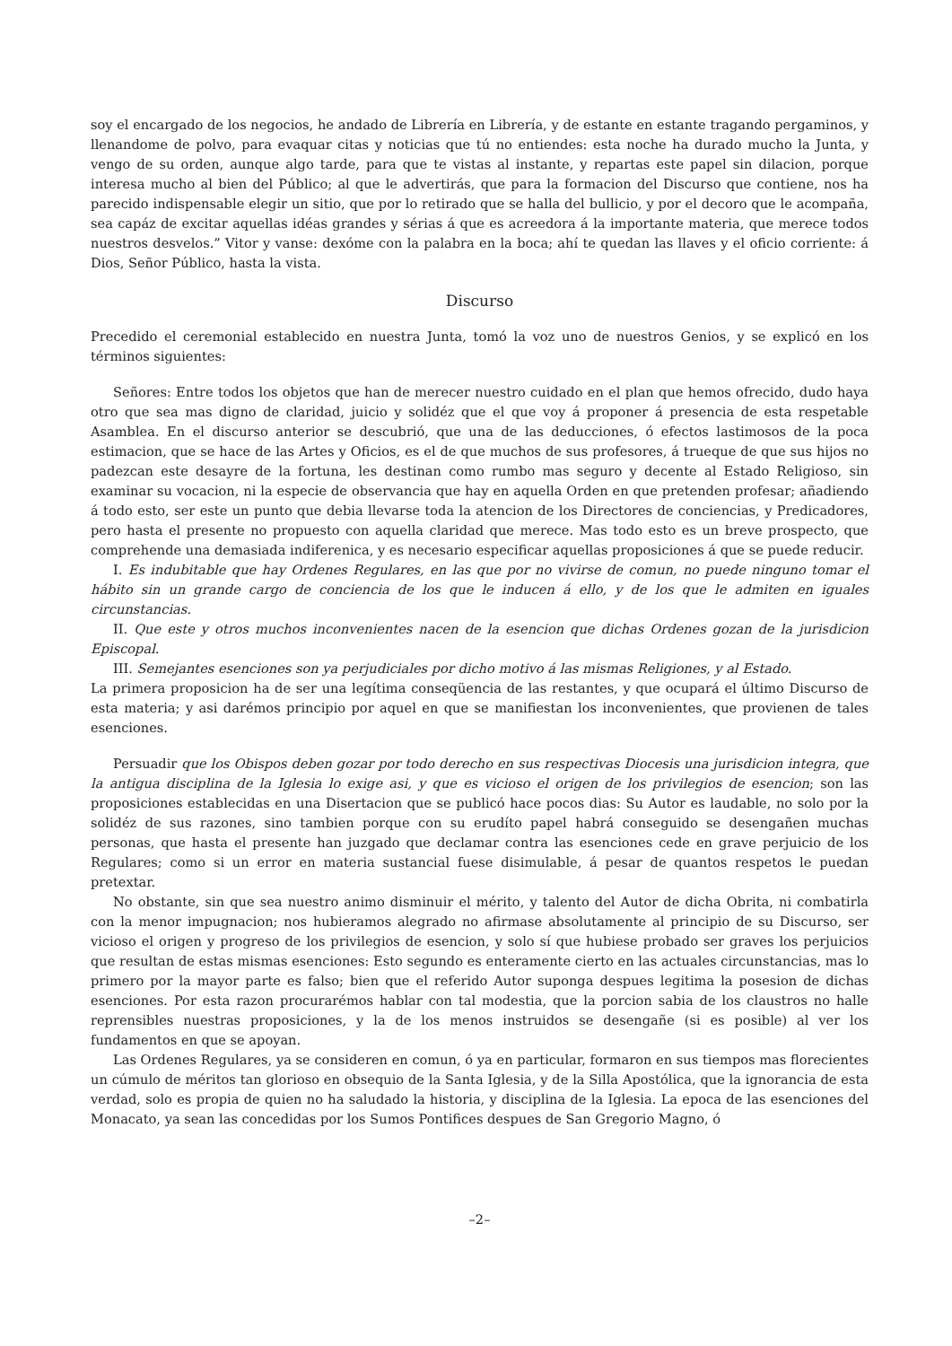soy el encargado de los negocios, he andado de Librería en Librería, y de estante en estante tragando pergaminos, y llenandome de polvo, para evaquar citas y noticias que tú no entiendes: esta noche ha durado mucho la Junta, y vengo de su orden, aunque algo tarde, para que te vistas al instante, y repartas este papel sin dilacion, porque interesa mucho al bien del Público; al que le advertirás, que para la formacion del Discurso que contiene, nos ha parecido indispensable elegir un sitio, que por lo retirado que se halla del bullicio, y por el decoro que le acompaña, sea capáz de excitar aquellas idéas grandes y sérias á que es acreedora á la importante materia, que merece todos nuestros desvelos.” Vitor y vanse: dexóme con la palabra en la boca; ahí te quedan las llaves y el oficio corriente: á Dios, Señor Público, hasta la vista.
Discurso
Precedido el ceremonial establecido en nuestra Junta, tomó la voz uno de nuestros Genios, y se explicó en los términos siguientes:
Señores: Entre todos los objetos que han de merecer nuestro cuidado en el plan que hemos ofrecido, dudo haya otro que sea mas digno de claridad, juicio y solidéz que el que voy á proponer á presencia de esta respetable Asamblea. En el discurso anterior se descubrió, que una de las deducciones, ó efectos lastimosos de la poca estimacion, que se hace de las Artes y Oficios, es el de que muchos de sus profesores, á trueque de que sus hijos no padezcan este desayre de la fortuna, les destinan como rumbo mas seguro y decente al Estado Religioso, sin examinar su vocacion, ni la especie de observancia que hay en aquella Orden en que pretenden profesar; añadiendo á todo esto, ser este un punto que debia llevarse toda la atencion de los Directores de conciencias, y Predicadores, pero hasta el presente no propuesto con aquella claridad que merece. Mas todo esto es un breve prospecto, que comprehende una demasiada indiferenica, y es necesario especificar aquellas proposiciones á que se puede reducir.
I. Es indubitable que hay Ordenes Regulares, en las que por no vivirse de comun, no puede ninguno tomar el hábito sin un grande cargo de conciencia de los que le inducen á ello, y de los que le admiten en iguales circunstancias.
II. Que este y otros muchos inconvenientes nacen de la esencion que dichas Ordenes gozan de la jurisdicion Episcopal.
III. Semejantes esenciones son ya perjudiciales por dicho motivo á las mismas Religiones, y al Estado.
La primera proposicion ha de ser una legítima conseqüencia de las restantes, y que ocupará el último Discurso de esta materia; y asi darémos principio por aquel en que se manifiestan los inconvenientes, que provienen de tales esenciones.
Persuadir que los Obispos deben gozar por todo derecho en sus respectivas Diocesis una jurisdicion integra, que la antigua disciplina de la Iglesia lo exige asi, y que es vicioso el origen de los privilegios de esencion; son las proposiciones establecidas en una Disertacion que se publicó hace pocos dias: Su Autor es laudable, no solo por la solidéz de sus razones, sino tambien porque con su erudíto papel habrá conseguido se desengañen muchas personas, que hasta el presente han juzgado que declamar contra las esenciones cede en grave perjuicio de los Regulares; como si un error en materia sustancial fuese disimulable, á pesar de quantos respetos le puedan pretextar.
No obstante, sin que sea nuestro animo disminuir el mérito, y talento del Autor de dicha Obrita, ni combatirla con la menor impugnacion; nos hubieramos alegrado no afirmase absolutamente al principio de su Discurso, ser vicioso el origen y progreso de los privilegios de esencion, y solo sí que hubiese probado ser graves los perjuicios que resultan de estas mismas esenciones: Esto segundo es enteramente cierto en las actuales circunstancias, mas lo primero por la mayor parte es falso; bien que el referido Autor suponga despues legitima la posesion de dichas esenciones. Por esta razon procurarémos hablar con tal modestia, que la porcion sabia de los claustros no halle reprensibles nuestras proposiciones, y la de los menos instruidos se desengañe (si es posible) al ver los fundamentos en que se apoyan.
Las Ordenes Regulares, ya se consideren en comun, ó ya en particular, formaron en sus tiempos mas florecientes un cúmulo de méritos tan glorioso en obsequio de la Santa Iglesia, y de la Silla Apostólica, que la ignorancia de esta verdad, solo es propia de quien no ha saludado la historia, y disciplina de la Iglesia. La epoca de las esenciones del Monacato, ya sean las concedidas por los Sumos Pontifices despues de San Gregorio Magno, ó
–2–